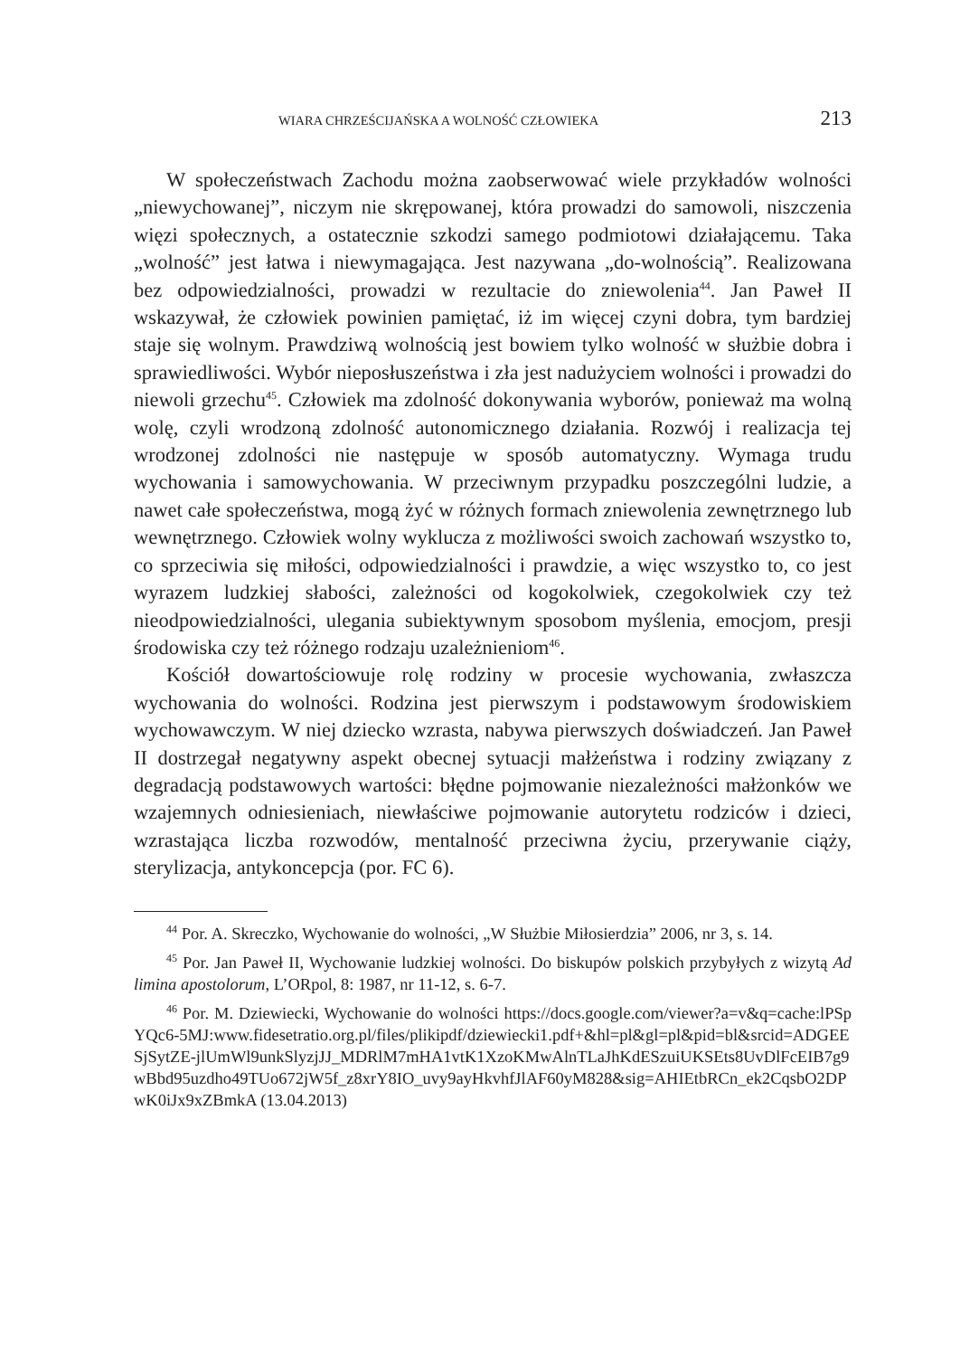WIARA CHRZEŚCIJAŃSKA A WOLNOŚĆ CZŁOWIEKA 213
W społeczeństwach Zachodu można zaobserwować wiele przykładów wolności „niewychowanej”, niczym nie skrępowanej, która prowadzi do samowoli, niszczenia więzi społecznych, a ostatecznie szkodzi samego podmiotowi działającemu. Taka „wolność” jest łatwa i niewymagająca. Jest nazywana „do-wolnością”. Realizowana bez odpowiedzialności, prowadzi w rezultacie do zniewolenia<sup>44</sup>. Jan Paweł II wskazywał, że człowiek powinien pamiętać, iż im więcej czyni dobra, tym bardziej staje się wolnym. Prawdziwą wolnością jest bowiem tylko wolność w służbie dobra i sprawiedliwości. Wybór nieposłuszeństwa i zła jest nadużyciem wolności i prowadzi do niewoli grzechu<sup>45</sup>. Człowiek ma zdolność dokonywania wyborów, ponieważ ma wolną wolę, czyli wrodzoną zdolność autonomicznego działania. Rozwój i realizacja tej wrodzonej zdolności nie następuje w sposób automatyczny. Wymaga trudu wychowania i samowychowania. W przeciwnym przypadku poszczególni ludzie, a nawet całe społeczeństwa, mogą żyć w różnych formach zniewolenia zewnętrznego lub wewnętrznego. Człowiek wolny wyklucza z możliwości swoich zachowań wszystko to, co sprzeciwia się miłości, odpowiedzialności i prawdzie, a więc wszystko to, co jest wyrazem ludzkiej słabości, zależności od kogokolwiek, czegokolwiek czy też nieodpowiedzialności, ulegania subiektywnym sposobom myślenia, emocjom, presji środowiska czy też różnego rodzaju uzależnieniom<sup>46</sup>.
Kościół dowartościowuje rolę rodziny w procesie wychowania, zwłaszcza wychowania do wolności. Rodzina jest pierwszym i podstawowym środowiskiem wychowawczym. W niej dziecko wzrasta, nabywa pierwszych doświadczeń. Jan Paweł II dostrzegał negatywny aspekt obecnej sytuacji małżeństwa i rodziny związany z degradacją podstawowych wartości: błędne pojmowanie niezależności małżonków we wzajemnych odniesieniach, niewłaściwe pojmowanie autorytetu rodziców i dzieci, wzrastająca liczba rozwodów, mentalność przeciwna życiu, przerywanie ciąży, sterylizacja, antykoncepcja (por. FC 6).
<sup>44</sup> Por. A. Skreczko, Wychowanie do wolności, „W Służbie Miłosierdzia” 2006, nr 3, s. 14.
<sup>45</sup> Por. Jan Paweł II, Wychowanie ludzkiej wolności. Do biskupów polskich przybyłych z wizytą Ad limina apostolorum, L’ORpol, 8: 1987, nr 11-12, s. 6-7.
<sup>46</sup> Por. M. Dziewiecki, Wychowanie do wolności https://docs.google.com/viewer?a=v&q=cache:lPSpYQc6-5MJ:www.fidesetratio.org.pl/files/plikipdf/dziewiecki1.pdf+&hl=pl&gl=pl&pid=bl&srcid=ADGEESjSytZE-jlUmWl9unkSlyzjJJ_MDRlM7mHA1vtK1XzoKMwAlnTLaJhKdESzuiUKSEts8UvDlFcEIB7g9wBbd95uzdho49TUo672jW5f_z8xrY8IO_uvy9ayHkvhfJlAF60yM828&sig=AHIEtbRCn_ek2CqsbO2DPwK0iJx9xZBmkA (13.04.2013)